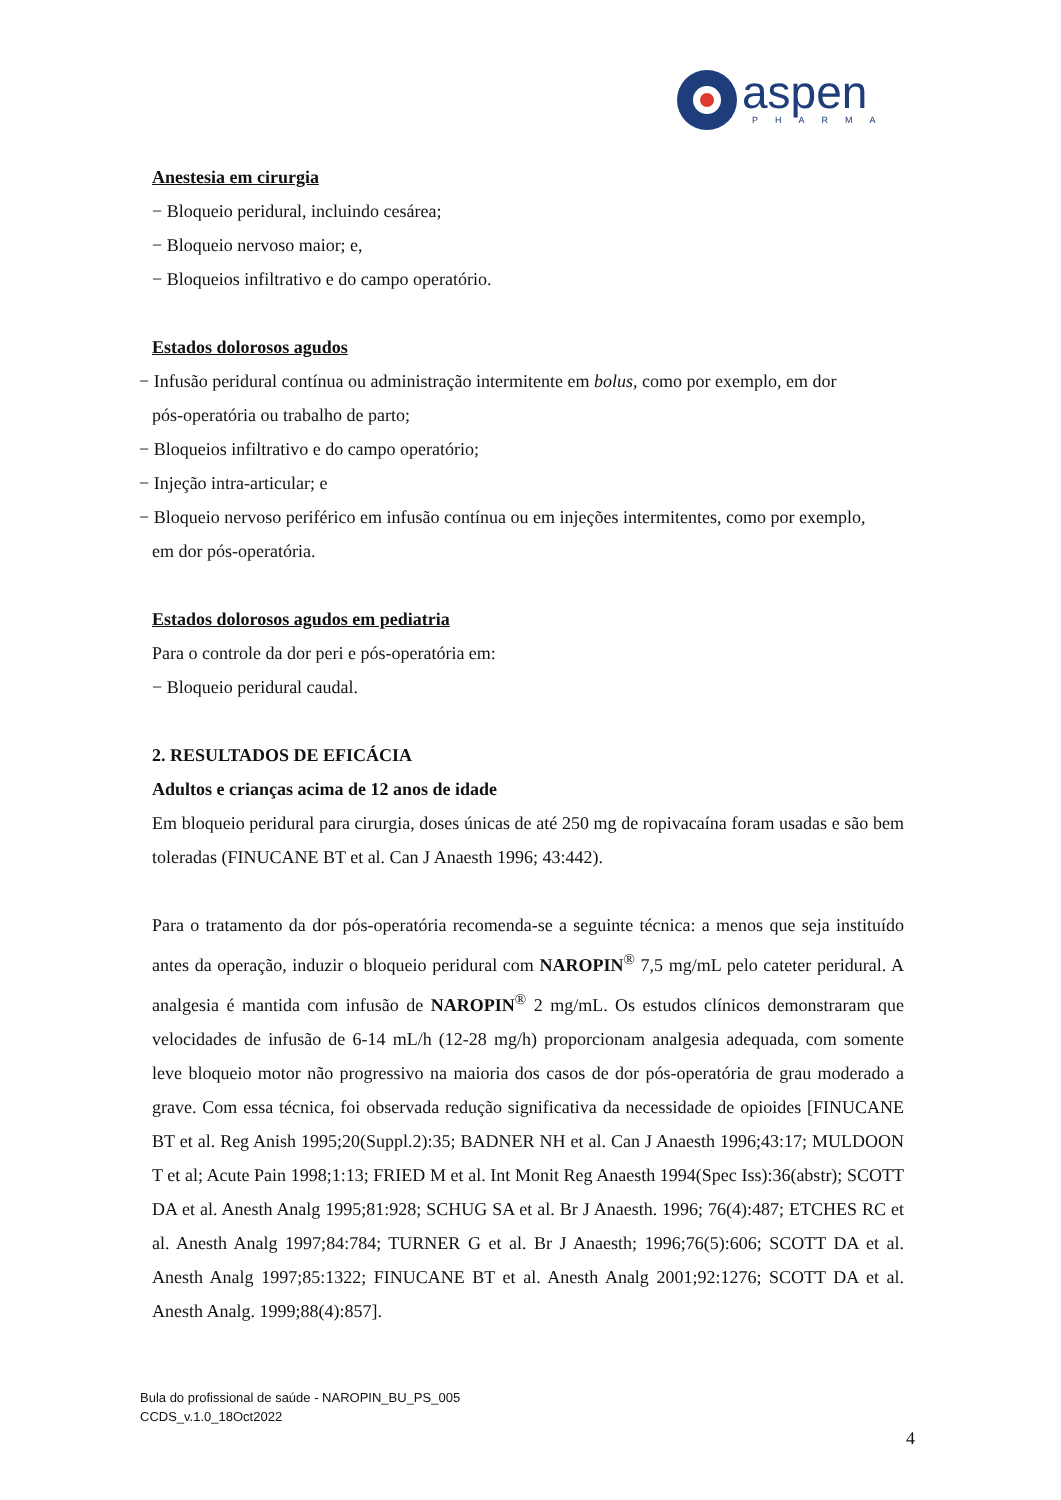aspen
PHARMA
Anestesia em cirurgia
− Bloqueio peridural, incluindo cesárea;
− Bloqueio nervoso maior; e,
− Bloqueios infiltrativo e do campo operatório.
Estados dolorosos agudos
− Infusão peridural contínua ou administração intermitente em bolus, como por exemplo, em dor
pós-operatória ou trabalho de parto;
− Bloqueios infiltrativo e do campo operatório;
− Injeção intra-articular; e
− Bloqueio nervoso periférico em infusão contínua ou em injeções intermitentes, como por exemplo,
em dor pós-operatória.
Estados dolorosos agudos em pediatria
Para o controle da dor peri e pós-operatória em:
− Bloqueio peridural caudal.
2. RESULTADOS DE EFICÁCIA
Adultos e crianças acima de 12 anos de idade
Em bloqueio peridural para cirurgia, doses únicas de até 250 mg de ropivacaína foram usadas e são bem toleradas (FINUCANE BT et al. Can J Anaesth 1996; 43:442).
Para o tratamento da dor pós-operatória recomenda-se a seguinte técnica: a menos que seja instituído antes da operação, induzir o bloqueio peridural com NAROPIN<sup>®</sup> 7,5 mg/mL pelo cateter peridural. A analgesia é mantida com infusão de NAROPIN<sup>®</sup> 2 mg/mL. Os estudos clínicos demonstraram que velocidades de infusão de 6-14 mL/h (12-28 mg/h) proporcionam analgesia adequada, com somente leve bloqueio motor não progressivo na maioria dos casos de dor pós-operatória de grau moderado a grave. Com essa técnica, foi observada redução significativa da necessidade de opioides [FINUCANE BT et al. Reg Anish 1995;20(Suppl.2):35; BADNER NH et al. Can J Anaesth 1996;43:17; MULDOON T et al; Acute Pain 1998;1:13; FRIED M et al. Int Monit Reg Anaesth 1994(Spec Iss):36(abstr); SCOTT DA et al. Anesth Analg 1995;81:928; SCHUG SA et al. Br J Anaesth. 1996; 76(4):487; ETCHES RC et al. Anesth Analg 1997;84:784; TURNER G et al. Br J Anaesth; 1996;76(5):606; SCOTT DA et al. Anesth Analg 1997;85:1322; FINUCANE BT et al. Anesth Analg 2001;92:1276; SCOTT DA et al. Anesth Analg. 1999;88(4):857].
Bula do profissional de saúde - NAROPIN_BU_PS_005
CCDS_v.1.0_18Oct2022
4